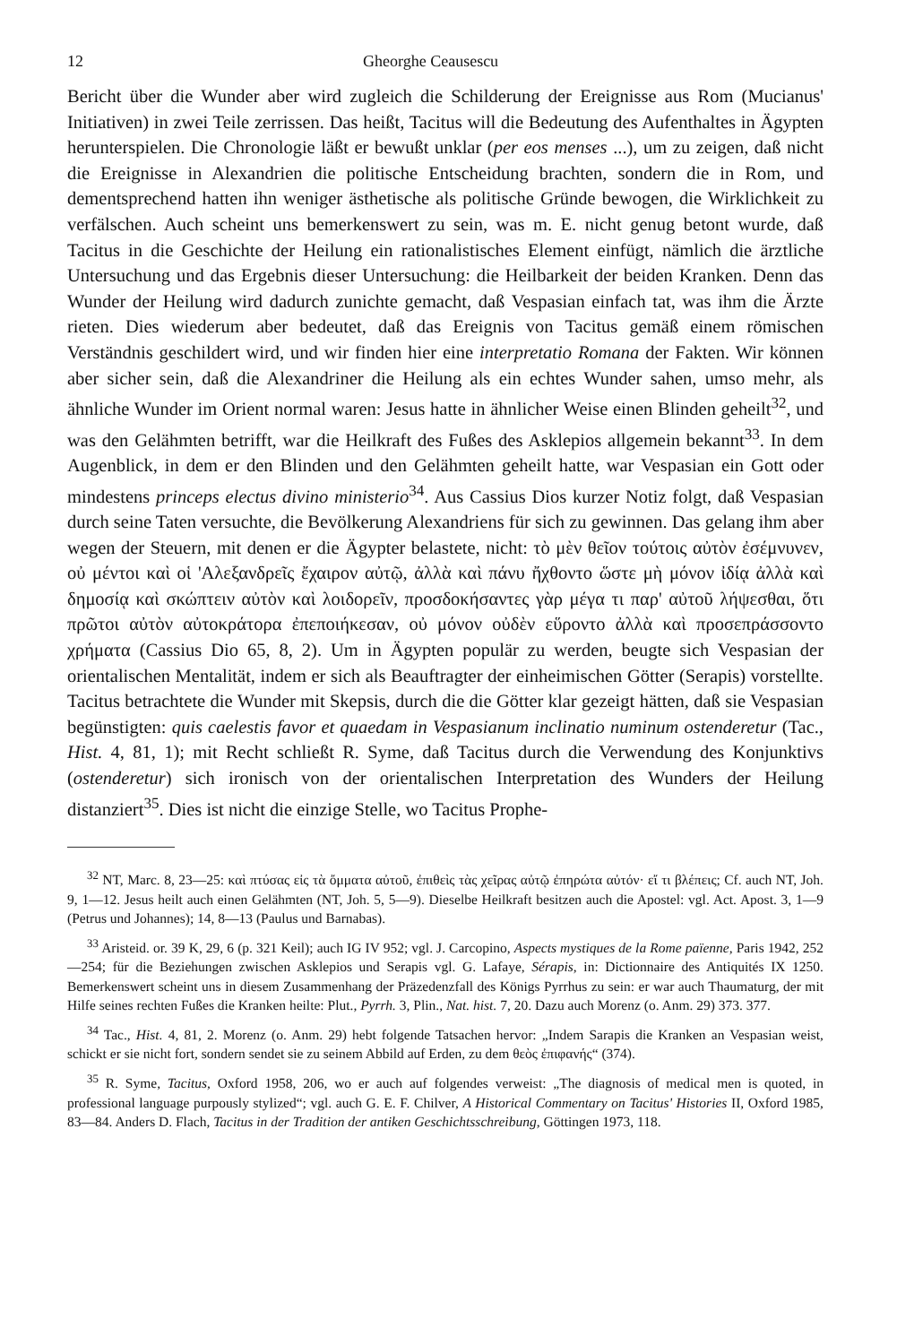12 Gheorghe Ceausescu
Bericht über die Wunder aber wird zugleich die Schilderung der Ereignisse aus Rom (Mucianus' Initiativen) in zwei Teile zerrissen. Das heißt, Tacitus will die Bedeutung des Aufenthaltes in Ägypten herunterspielen. Die Chronologie läßt er bewußt unklar (per eos menses ...), um zu zeigen, daß nicht die Ereignisse in Alexandrien die politische Entscheidung brachten, sondern die in Rom, und dementsprechend hatten ihn weniger ästhetische als politische Gründe bewogen, die Wirklichkeit zu verfälschen. Auch scheint uns bemerkenswert zu sein, was m. E. nicht genug betont wurde, daß Tacitus in die Geschichte der Heilung ein rationalistisches Element einfügt, nämlich die ärztliche Untersuchung und das Ergebnis dieser Untersuchung: die Heilbarkeit der beiden Kranken. Denn das Wunder der Heilung wird dadurch zunichte gemacht, daß Vespasian einfach tat, was ihm die Ärzte rieten. Dies wiederum aber bedeutet, daß das Ereignis von Tacitus gemäß einem römischen Verständnis geschildert wird, und wir finden hier eine interpretatio Romana der Fakten. Wir können aber sicher sein, daß die Alexandriner die Heilung als ein echtes Wunder sahen, umso mehr, als ähnliche Wunder im Orient normal waren: Jesus hatte in ähnlicher Weise einen Blinden geheilt<sup>32</sup>, und was den Gelähmten betrifft, war die Heilkraft des Fußes des Asklepios allgemein bekannt<sup>33</sup>. In dem Augenblick, in dem er den Blinden und den Gelähmten geheilt hatte, war Vespasian ein Gott oder mindestens princeps electus divino ministerio<sup>34</sup>. Aus Cassius Dios kurzer Notiz folgt, daß Vespasian durch seine Taten versuchte, die Bevölkerung Alexandriens für sich zu gewinnen. Das gelang ihm aber wegen der Steuern, mit denen er die Ägypter belastete, nicht: τὸ μὲν θεῖον τούτοις αὐτὸν ἐσέμνυνεν, οὐ μέντοι καὶ οἱ 'Αλεξανδρεῖς ἔχαιρον αὐτῷ, ἀλλὰ καὶ πάνυ ἤχθοντο ὥστε μὴ μόνον ἰδίᾳ ἀλλὰ καὶ δημοσίᾳ καὶ σκώπτειν αὐτὸν καὶ λοιδορεῖν, προσδοκήσαντες γὰρ μέγα τι παρ' αὐτοῦ λήψεσθαι, ὅτι πρῶτοι αὐτὸν αὐτοκράτορα ἐπεποιήκεσαν, οὐ μόνον οὐδὲν εὕροντο ἀλλὰ καὶ προσεπράσσοντο χρήματα (Cassius Dio 65, 8, 2). Um in Ägypten populär zu werden, beugte sich Vespasian der orientalischen Mentalität, indem er sich als Beauftragter der einheimischen Götter (Serapis) vorstellte. Tacitus betrachtete die Wunder mit Skepsis, durch die die Götter klar gezeigt hätten, daß sie Vespasian begünstigten: quis caelestis favor et quaedam in Vespasianum inclinatio numinum ostenderetur (Tac., Hist. 4, 81, 1); mit Recht schließt R. Syme, daß Tacitus durch die Verwendung des Konjunktivs (ostenderetur) sich ironisch von der orientalischen Interpretation des Wunders der Heilung distanziert<sup>35</sup>. Dies ist nicht die einzige Stelle, wo Tacitus Prophe-
<sup>32</sup> NT, Marc. 8, 23—25: καὶ πτύσας εἰς τὰ ὄμματα αὐτοῦ, ἐπιθεὶς τὰς χεῖρας αὐτῷ ἐπηρώτα αὐτόν· εἴ τι βλέπεις; Cf. auch NT, Joh. 9, 1—12. Jesus heilt auch einen Gelähmten (NT, Joh. 5, 5—9). Dieselbe Heilkraft besitzen auch die Apostel: vgl. Act. Apost. 3, 1—9 (Petrus und Johannes); 14, 8—13 (Paulus und Barnabas).
<sup>33</sup> Aristeid. or. 39 K, 29, 6 (p. 321 Keil); auch IG IV 952; vgl. J. Carcopino, Aspects mystiques de la Rome païenne, Paris 1942, 252—254; für die Beziehungen zwischen Asklepios und Serapis vgl. G. Lafaye, Sérapis, in: Dictionnaire des Antiquités IX 1250. Bemerkenswert scheint uns in diesem Zusammenhang der Präzedenzfall des Königs Pyrrhus zu sein: er war auch Thaumaturg, der mit Hilfe seines rechten Fußes die Kranken heilte: Plut., Pyrrh. 3, Plin., Nat. hist. 7, 20. Dazu auch Morenz (o. Anm. 29) 373. 377.
<sup>34</sup> Tac., Hist. 4, 81, 2. Morenz (o. Anm. 29) hebt folgende Tatsachen hervor: „Indem Sarapis die Kranken an Vespasian weist, schickt er sie nicht fort, sondern sendet sie zu seinem Abbild auf Erden, zu dem θεὸς ἐπιφανής“ (374).
<sup>35</sup> R. Syme, Tacitus, Oxford 1958, 206, wo er auch auf folgendes verweist: „The diagnosis of medical men is quoted, in professional language purpously stylized“; vgl. auch G. E. F. Chilver, A Historical Commentary on Tacitus' Histories II, Oxford 1985, 83—84. Anders D. Flach, Tacitus in der Tradition der antiken Geschichtsschreibung, Göttingen 1973, 118.